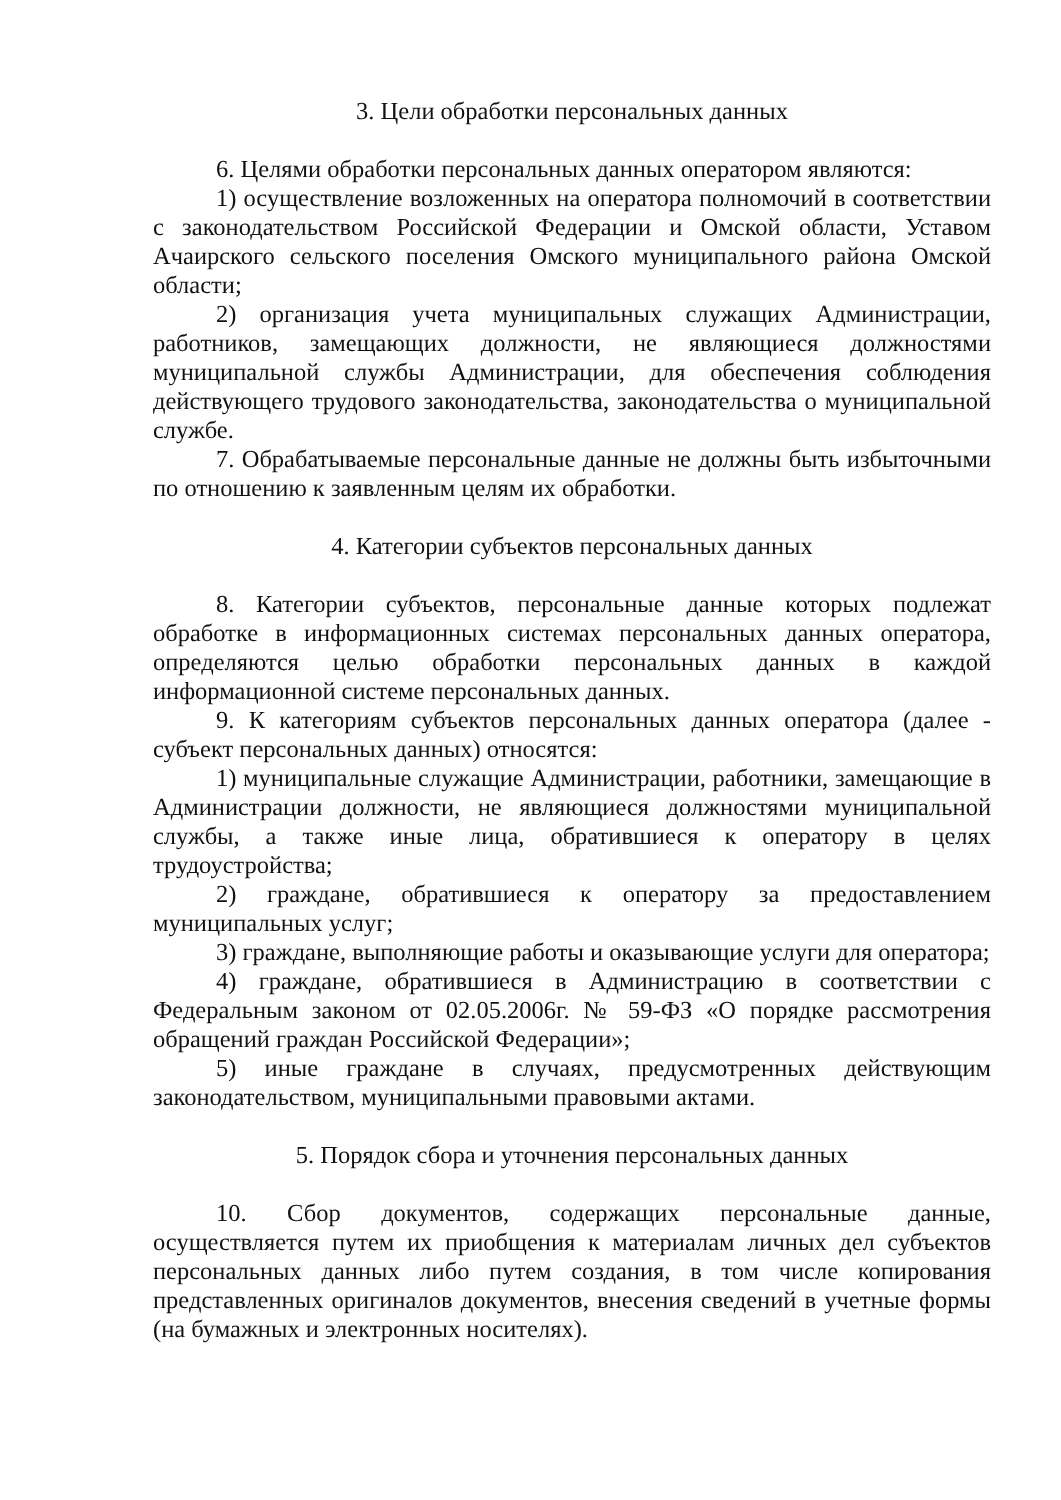3. Цели обработки персональных данных
6. Целями обработки персональных данных оператором являются:
1) осуществление возложенных на оператора полномочий в соответствии с законодательством Российской Федерации и Омской области, Уставом Ачаирского сельского поселения Омского муниципального района Омской области;
2) организация учета муниципальных служащих Администрации, работников, замещающих должности, не являющиеся должностями муниципальной службы Администрации, для обеспечения соблюдения действующего трудового законодательства, законодательства о муниципальной службе.
7. Обрабатываемые персональные данные не должны быть избыточными по отношению к заявленным целям их обработки.
4. Категории субъектов персональных данных
8. Категории субъектов, персональные данные которых подлежат обработке в информационных системах персональных данных оператора, определяются целью обработки персональных данных в каждой информационной системе персональных данных.
9. К категориям субъектов персональных данных оператора (далее - субъект персональных данных) относятся:
1) муниципальные служащие Администрации, работники, замещающие в Администрации должности, не являющиеся должностями муниципальной службы, а также иные лица, обратившиеся к оператору в целях трудоустройства;
2) граждане, обратившиеся к оператору за предоставлением муниципальных услуг;
3) граждане, выполняющие работы и оказывающие услуги для оператора;
4) граждане, обратившиеся в Администрацию в соответствии с Федеральным законом от 02.05.2006г. № 59-ФЗ «О порядке рассмотрения обращений граждан Российской Федерации»;
5) иные граждане в случаях, предусмотренных действующим законодательством, муниципальными правовыми актами.
5. Порядок сбора и уточнения персональных данных
10. Сбор документов, содержащих персональные данные, осуществляется путем их приобщения к материалам личных дел субъектов персональных данных либо путем создания, в том числе копирования представленных оригиналов документов, внесения сведений в учетные формы (на бумажных и электронных носителях).